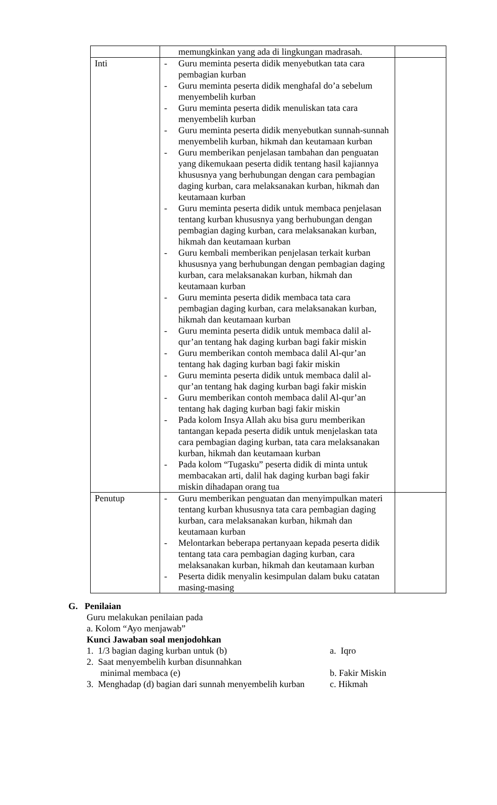| | memungkinkan yang ada di lingkungan madrasah. | |
| Inti | - Guru meminta peserta didik menyebutkan tata cara pembagian kurban - Guru meminta peserta didik menghafal do’a sebelum menyembelih kurban - Guru meminta peserta didik menuliskan tata cara menyembelih kurban - Guru meminta peserta didik menyebutkan sunnah-sunnah menyembelih kurban, hikmah dan keutamaan kurban - Guru memberikan penjelasan tambahan dan penguatan yang dikemukaan peserta didik tentang hasil kajiannya khususnya yang berhubungan dengan cara pembagian daging kurban, cara melaksanakan kurban, hikmah dan keutamaan kurban - Guru meminta peserta didik untuk membaca penjelasan tentang kurban khususnya yang berhubungan dengan pembagian daging kurban, cara melaksanakan kurban, hikmah dan keutamaan kurban - Guru kembali memberikan penjelasan terkait kurban khususnya yang berhubungan dengan pembagian daging kurban, cara melaksanakan kurban, hikmah dan keutamaan kurban - Guru meminta peserta didik membaca tata cara pembagian daging kurban, cara melaksanakan kurban, hikmah dan keutamaan kurban - Guru meminta peserta didik untuk membaca dalil al-qur’an tentang hak daging kurban bagi fakir miskin - Guru memberikan contoh membaca dalil Al-qur’an tentang hak daging kurban bagi fakir miskin - Guru meminta peserta didik untuk membaca dalil al-qur’an tentang hak daging kurban bagi fakir miskin - Guru memberikan contoh membaca dalil Al-qur’an tentang hak daging kurban bagi fakir miskin - Pada kolom Insya Allah aku bisa guru memberikan tantangan kepada peserta didik untuk menjelaskan tata cara pembagian daging kurban, tata cara melaksanakan kurban, hikmah dan keutamaan kurban - Pada kolom “Tugasku” peserta didik di minta untuk membacakan arti, dalil hak daging kurban bagi fakir miskin dihadapan orang tua | |
| Penutup | - Guru memberikan penguatan dan menyimpulkan materi tentang kurban khususnya tata cara pembagian daging kurban, cara melaksanakan kurban, hikmah dan keutamaan kurban - Melontarkan beberapa pertanyaan kepada peserta didik tentang tata cara pembagian daging kurban, cara melaksanakan kurban, hikmah dan keutamaan kurban - Peserta didik menyalin kesimpulan dalam buku catatan masing-masing | |
G. Penilaian
Guru melakukan penilaian pada
a. Kolom “Ayo menjawab”
Kunci Jawaban soal menjodohkan
1. 1/3 bagian daging kurban untuk (b) a. Iqro
2. Saat menyembelih kurban disunnahkan
minimal membaca (e)
b. Fakir Miskin
3. Menghadap (d) bagian dari sunnah menyembelih kurban c. Hikmah